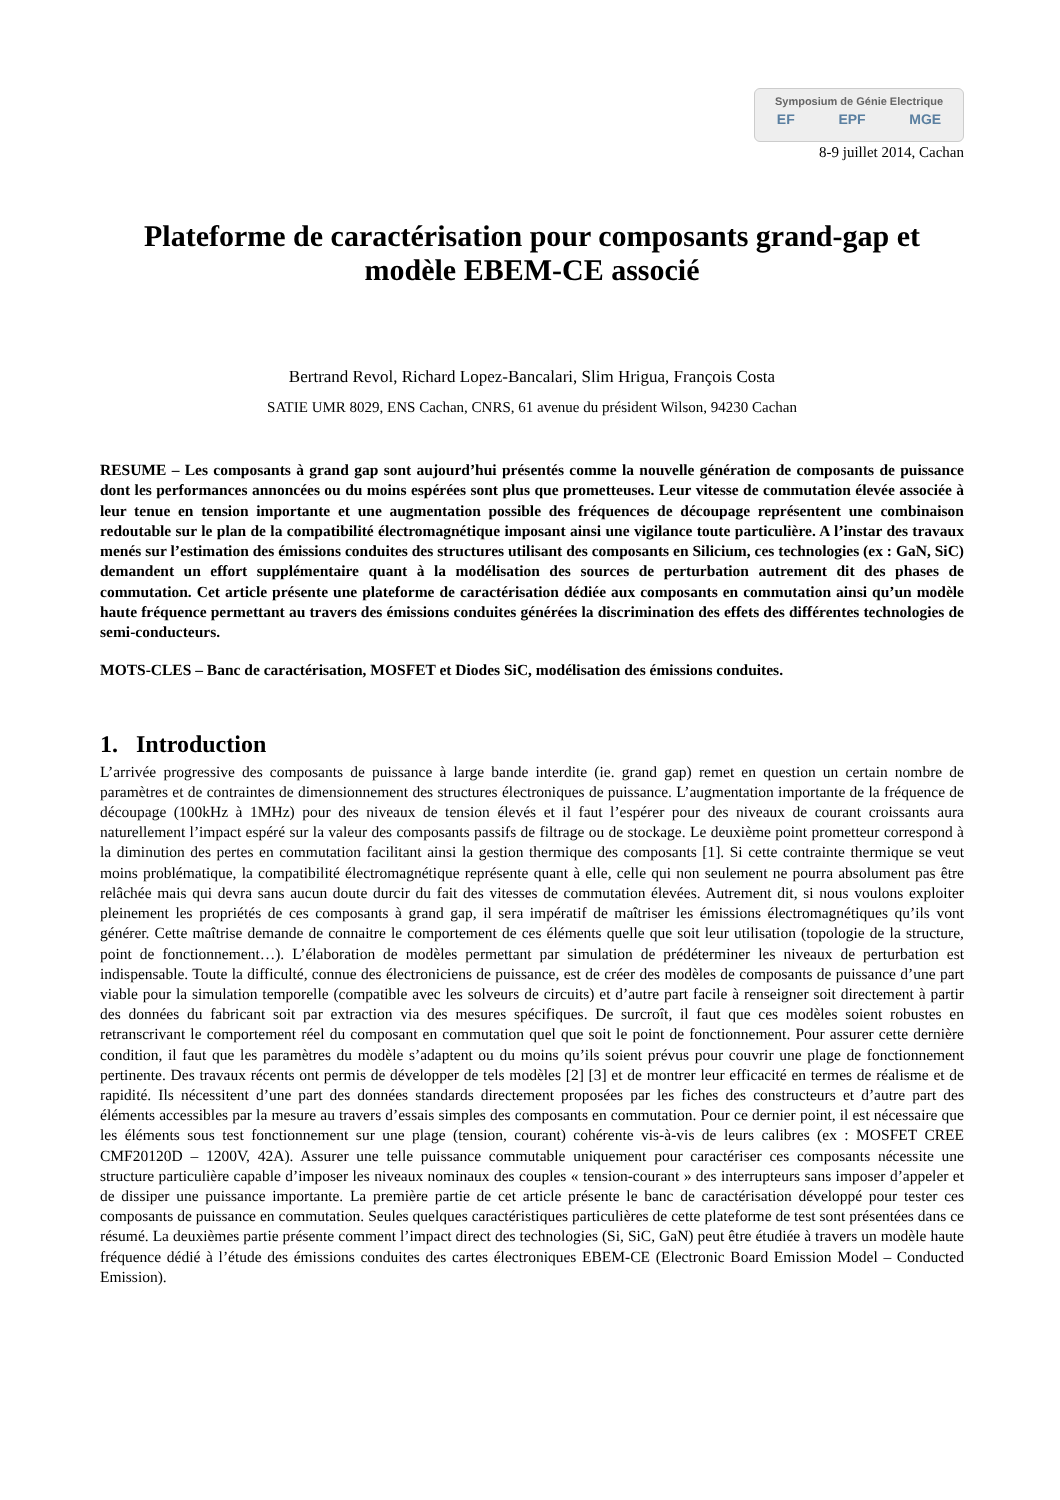Symposium de Génie Electrique
EF EPF MGE
8-9 juillet 2014, Cachan
Plateforme de caractérisation pour composants grand-gap et modèle EBEM-CE associé
Bertrand Revol, Richard Lopez-Bancalari, Slim Hrigua, François Costa
SATIE UMR 8029, ENS Cachan, CNRS, 61 avenue du président Wilson, 94230 Cachan
RESUME – Les composants à grand gap sont aujourd’hui présentés comme la nouvelle génération de composants de puissance dont les performances annoncées ou du moins espérées sont plus que prometteuses. Leur vitesse de commutation élevée associée à leur tenue en tension importante et une augmentation possible des fréquences de découpage représentent une combinaison redoutable sur le plan de la compatibilité électromagnétique imposant ainsi une vigilance toute particulière. A l’instar des travaux menés sur l’estimation des émissions conduites des structures utilisant des composants en Silicium, ces technologies (ex : GaN, SiC) demandent un effort supplémentaire quant à la modélisation des sources de perturbation autrement dit des phases de commutation. Cet article présente une plateforme de caractérisation dédiée aux composants en commutation ainsi qu’un modèle haute fréquence permettant au travers des émissions conduites générées la discrimination des effets des différentes technologies de semi-conducteurs.
MOTS-CLES – Banc de caractérisation, MOSFET et Diodes SiC, modélisation des émissions conduites.
1. Introduction
L’arrivée progressive des composants de puissance à large bande interdite (ie. grand gap) remet en question un certain nombre de paramètres et de contraintes de dimensionnement des structures électroniques de puissance. L’augmentation importante de la fréquence de découpage (100kHz à 1MHz) pour des niveaux de tension élevés et il faut l’espérer pour des niveaux de courant croissants aura naturellement l’impact espéré sur la valeur des composants passifs de filtrage ou de stockage. Le deuxième point prometteur correspond à la diminution des pertes en commutation facilitant ainsi la gestion thermique des composants [1]. Si cette contrainte thermique se veut moins problématique, la compatibilité électromagnétique représente quant à elle, celle qui non seulement ne pourra absolument pas être relâchée mais qui devra sans aucun doute durcir du fait des vitesses de commutation élevées. Autrement dit, si nous voulons exploiter pleinement les propriétés de ces composants à grand gap, il sera impératif de maîtriser les émissions électromagnétiques qu’ils vont générer. Cette maîtrise demande de connaitre le comportement de ces éléments quelle que soit leur utilisation (topologie de la structure, point de fonctionnement…). L’élaboration de modèles permettant par simulation de prédéterminer les niveaux de perturbation est indispensable. Toute la difficulté, connue des électroniciens de puissance, est de créer des modèles de composants de puissance d’une part viable pour la simulation temporelle (compatible avec les solveurs de circuits) et d’autre part facile à renseigner soit directement à partir des données du fabricant soit par extraction via des mesures spécifiques. De surcroît, il faut que ces modèles soient robustes en retranscrivant le comportement réel du composant en commutation quel que soit le point de fonctionnement. Pour assurer cette dernière condition, il faut que les paramètres du modèle s’adaptent ou du moins qu’ils soient prévus pour couvrir une plage de fonctionnement pertinente. Des travaux récents ont permis de développer de tels modèles [2] [3] et de montrer leur efficacité en termes de réalisme et de rapidité. Ils nécessitent d’une part des données standards directement proposées par les fiches des constructeurs et d’autre part des éléments accessibles par la mesure au travers d’essais simples des composants en commutation. Pour ce dernier point, il est nécessaire que les éléments sous test fonctionnement sur une plage (tension, courant) cohérente vis-à-vis de leurs calibres (ex : MOSFET CREE CMF20120D – 1200V, 42A). Assurer une telle puissance commutable uniquement pour caractériser ces composants nécessite une structure particulière capable d’imposer les niveaux nominaux des couples « tension-courant » des interrupteurs sans imposer d’appeler et de dissiper une puissance importante. La première partie de cet article présente le banc de caractérisation développé pour tester ces composants de puissance en commutation. Seules quelques caractéristiques particulières de cette plateforme de test sont présentées dans ce résumé. La deuxièmes partie présente comment l’impact direct des technologies (Si, SiC, GaN) peut être étudiée à travers un modèle haute fréquence dédié à l’étude des émissions conduites des cartes électroniques EBEM-CE (Electronic Board Emission Model – Conducted Emission).